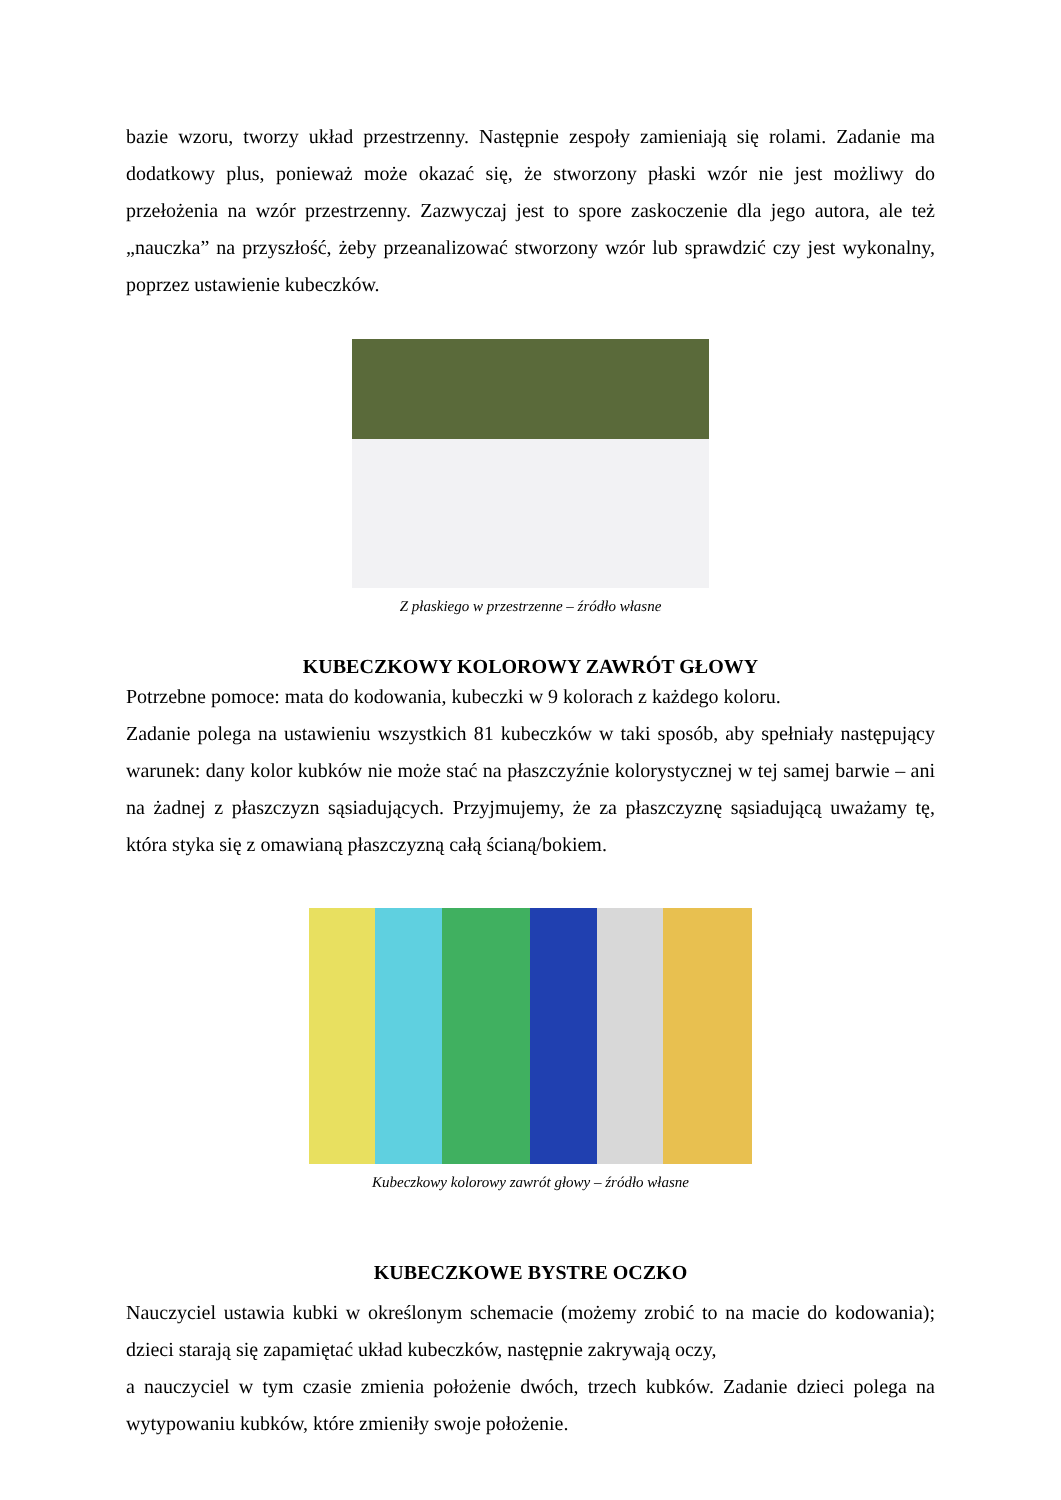bazie wzoru, tworzy układ przestrzenny. Następnie zespoły zamieniają się rolami. Zadanie ma dodatkowy plus, ponieważ może okazać się, że stworzony płaski wzór nie jest możliwy do przełożenia na wzór przestrzenny. Zazwyczaj jest to spore zaskoczenie dla jego autora, ale też „nauczka” na przyszłość, żeby przeanalizować stworzony wzór lub sprawdzić czy jest wykonalny, poprzez ustawienie kubeczków.
Z płaskiego w przestrzenne – źródło własne
KUBECZKOWY KOLOROWY ZAWRÓT GŁOWY
Potrzebne pomoce: mata do kodowania, kubeczki w 9 kolorach z każdego koloru.
Zadanie polega na ustawieniu wszystkich 81 kubeczków w taki sposób, aby spełniały następujący warunek: dany kolor kubków nie może stać na płaszczyźnie kolorystycznej w tej samej barwie – ani na żadnej z płaszczyzn sąsiadujących. Przyjmujemy, że za płaszczyznę sąsiadującą uważamy tę, która styka się z omawianą płaszczyzną całą ścianą/bokiem.
Kubeczkowy kolorowy zawrót głowy – źródło własne
KUBECZKOWE BYSTRE OCZKO
Nauczyciel ustawia kubki w określonym schemacie (możemy zrobić to na macie do kodowania); dzieci starają się zapamiętać układ kubeczków, następnie zakrywają oczy,
a nauczyciel w tym czasie zmienia położenie dwóch, trzech kubków. Zadanie dzieci polega na wytypowaniu kubków, które zmieniły swoje położenie.